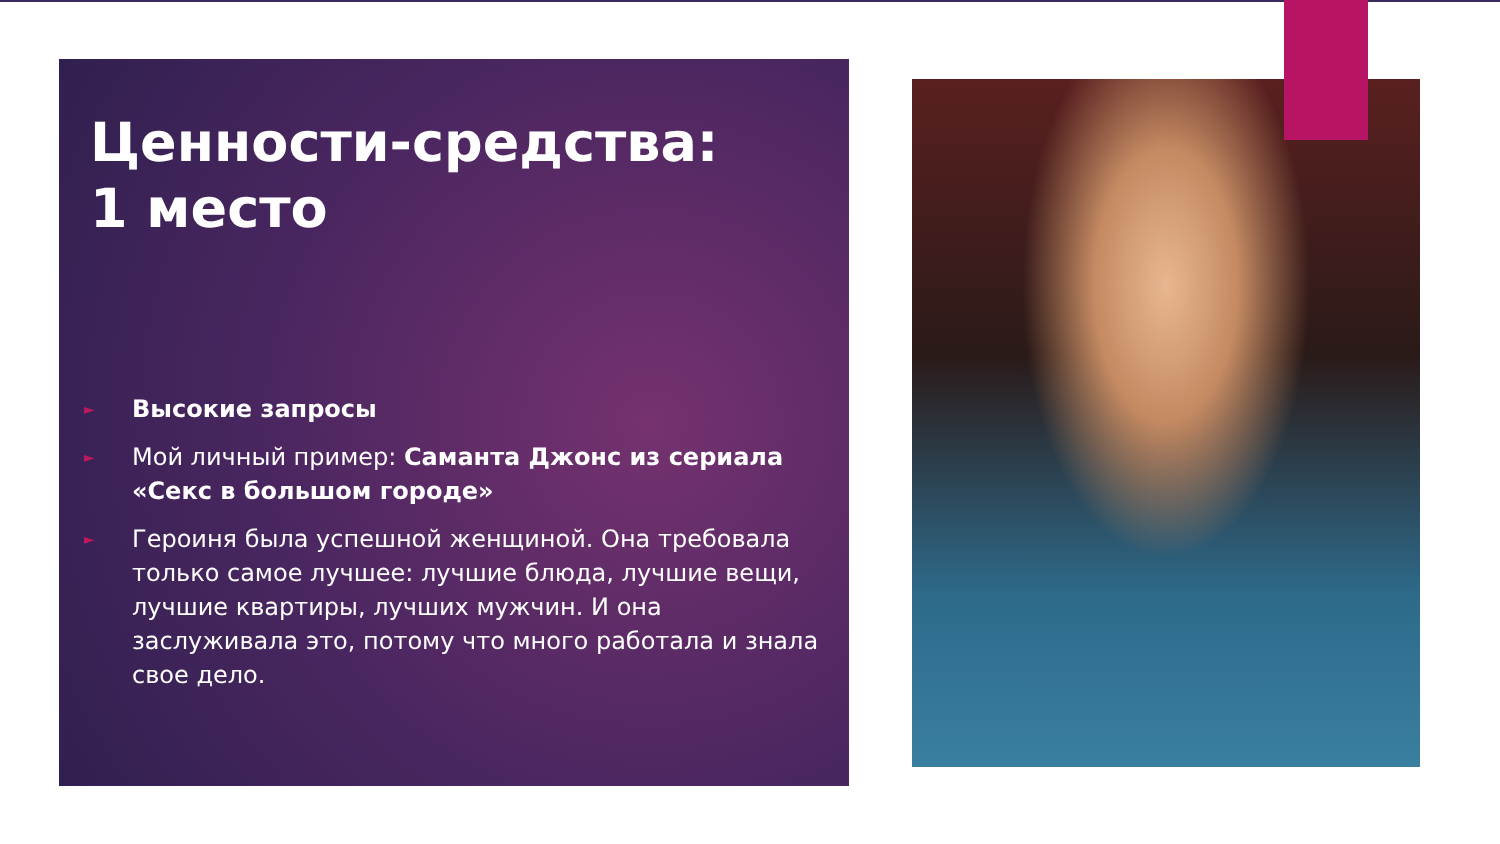Ценности-средства:
1 место
► Высокие запросы
► Мой личный пример: Саманта Джонс из сериала «Секс в большом городе»
► Героиня была успешной женщиной. Она требовала только самое лучшее: лучшие блюда, лучшие вещи, лучшие квартиры, лучших мужчин. И она заслуживала это, потому что много работала и знала свое дело.